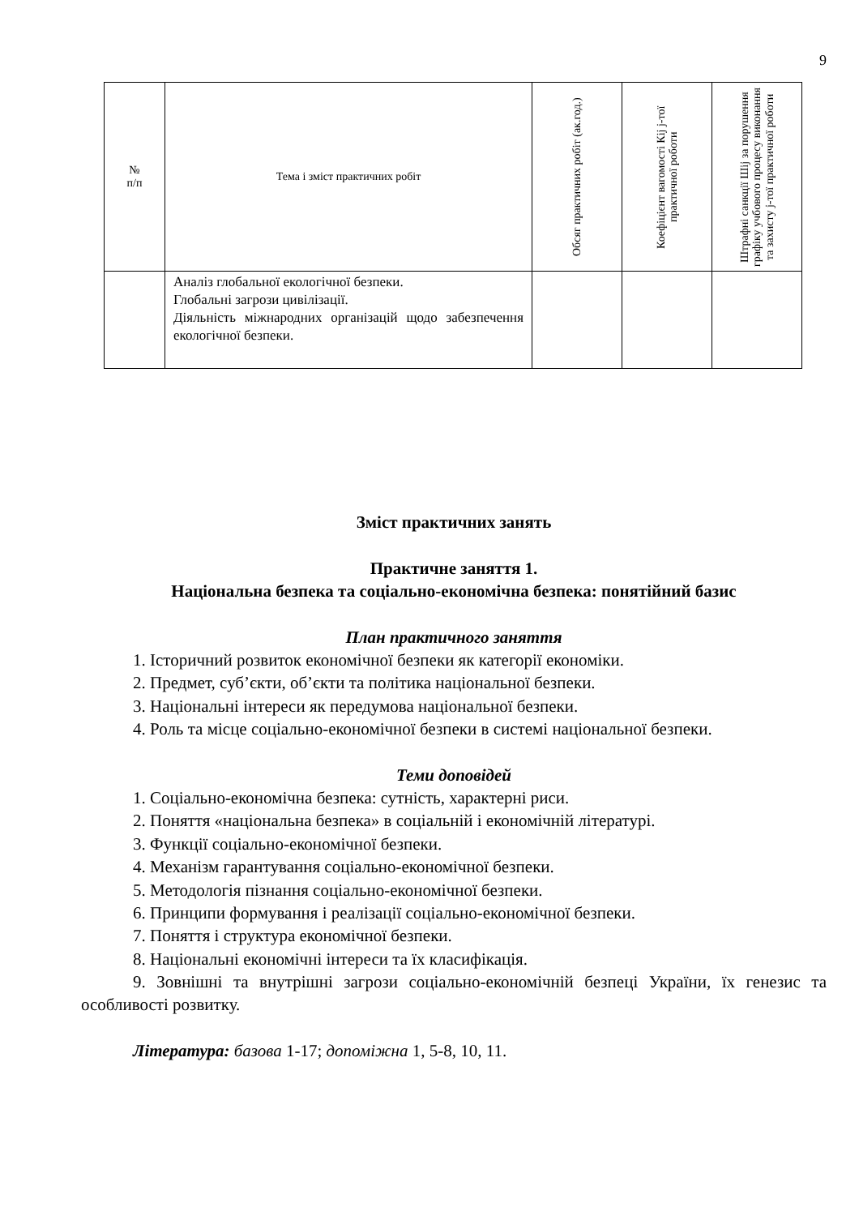9
| № п/п | Тема і зміст практичних робіт | Обсяг практичних робіт (ак.год.) | Коефіцієнт вагомості Кіj j-тої практичної роботи | Штрафні санкції Шіj за порушення графіку учбового процесу виконання та захисту j-тої практичної роботи |
| --- | --- | --- | --- | --- |
| | Аналіз глобальної екологічної безпеки. Глобальні загрози цивілізації. Діяльність міжнародних організацій щодо забезпечення екологічної безпеки. | | | |
Зміст практичних занять
Практичне заняття 1.
Національна безпека та соціально-економічна безпека: понятійний базис
План практичного заняття
1. Історичний розвиток економічної безпеки як категорії економіки.
2. Предмет, суб’єкти, об’єкти та політика національної безпеки.
3. Національні інтереси як передумова національної безпеки.
4. Роль та місце соціально-економічної безпеки в системі національної безпеки.
Теми доповідей
1. Соціально-економічна безпека: сутність, характерні риси.
2. Поняття «національна безпека» в соціальній і економічній літературі.
3. Функції соціально-економічної безпеки.
4. Механізм гарантування соціально-економічної безпеки.
5. Методологія пізнання соціально-економічної безпеки.
6. Принципи формування і реалізації соціально-економічної безпеки.
7. Поняття і структура економічної безпеки.
8. Національні економічні інтереси та їх класифікація.
9. Зовнішні та внутрішні загрози соціально-економічній безпеці України, їх генезис та особливості розвитку.
Література: базова 1-17; допоміжна 1, 5-8, 10, 11.